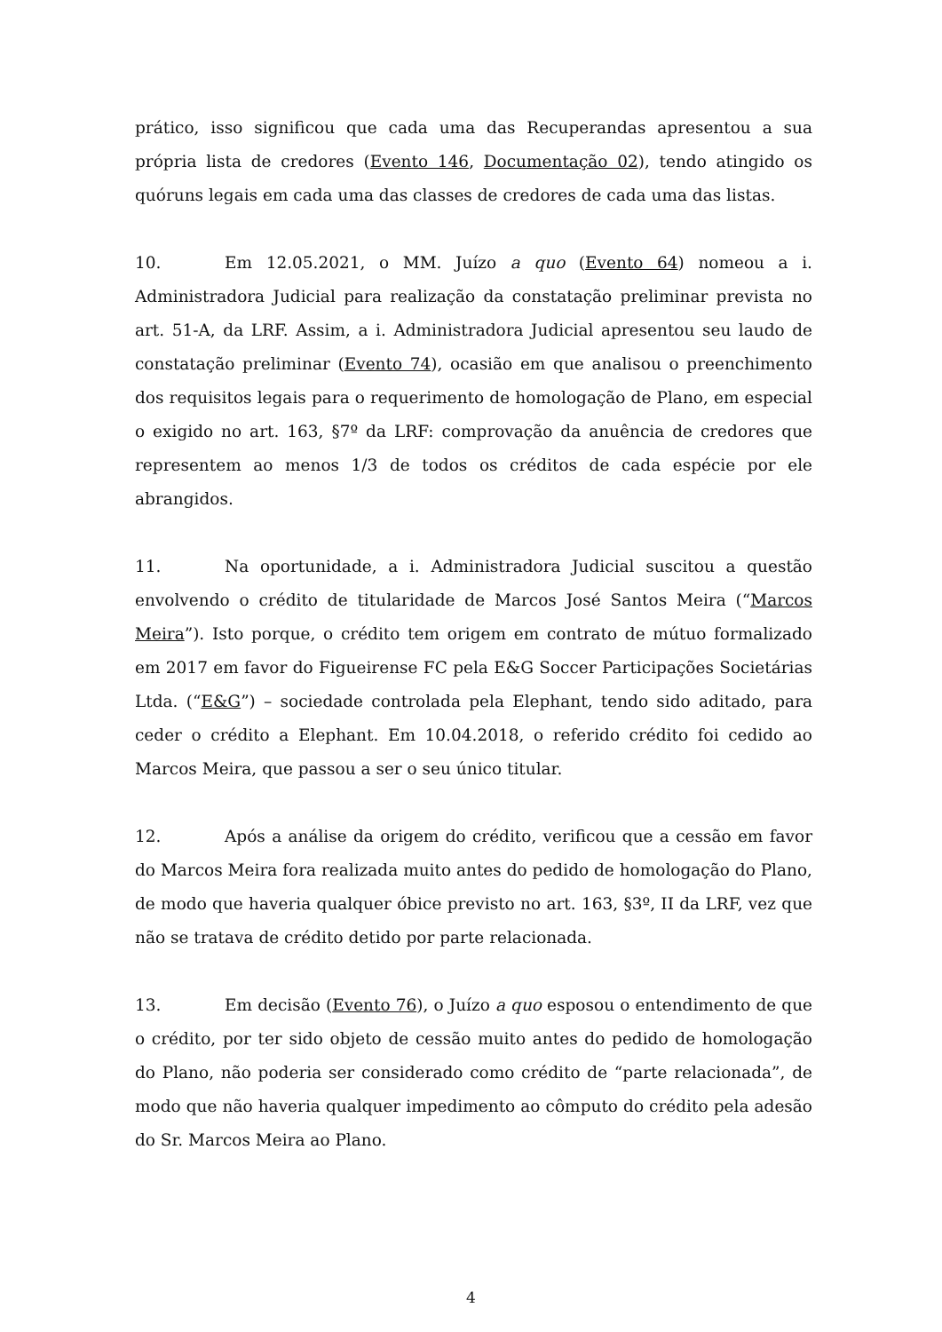prático, isso significou que cada uma das Recuperandas apresentou a sua própria lista de credores (Evento 146, Documentação 02), tendo atingido os quóruns legais em cada uma das classes de credores de cada uma das listas.
10. Em 12.05.2021, o MM. Juízo a quo (Evento 64) nomeou a i. Administradora Judicial para realização da constatação preliminar prevista no art. 51-A, da LRF. Assim, a i. Administradora Judicial apresentou seu laudo de constatação preliminar (Evento 74), ocasião em que analisou o preenchimento dos requisitos legais para o requerimento de homologação de Plano, em especial o exigido no art. 163, §7º da LRF: comprovação da anuência de credores que representem ao menos 1/3 de todos os créditos de cada espécie por ele abrangidos.
11. Na oportunidade, a i. Administradora Judicial suscitou a questão envolvendo o crédito de titularidade de Marcos José Santos Meira (“Marcos Meira”). Isto porque, o crédito tem origem em contrato de mútuo formalizado em 2017 em favor do Figueirense FC pela E&G Soccer Participações Societárias Ltda. (“E&G”) – sociedade controlada pela Elephant, tendo sido aditado, para ceder o crédito a Elephant. Em 10.04.2018, o referido crédito foi cedido ao Marcos Meira, que passou a ser o seu único titular.
12. Após a análise da origem do crédito, verificou que a cessão em favor do Marcos Meira fora realizada muito antes do pedido de homologação do Plano, de modo que haveria qualquer óbice previsto no art. 163, §3º, II da LRF, vez que não se tratava de crédito detido por parte relacionada.
13. Em decisão (Evento 76), o Juízo a quo esposou o entendimento de que o crédito, por ter sido objeto de cessão muito antes do pedido de homologação do Plano, não poderia ser considerado como crédito de “parte relacionada”, de modo que não haveria qualquer impedimento ao cômputo do crédito pela adesão do Sr. Marcos Meira ao Plano.
4